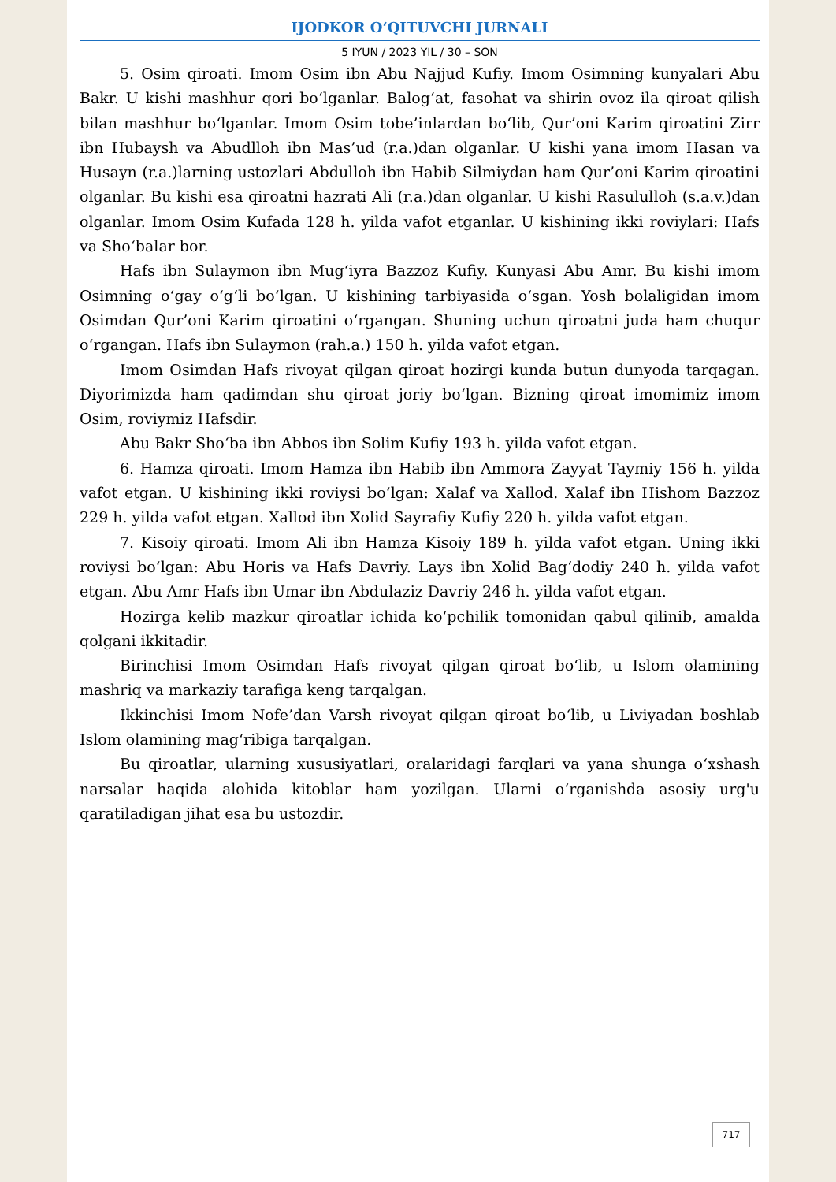IJODKOR O‘QITUVCHI JURNALI
5 IYUN / 2023 YIL / 30 – SON
5. Osim qiroati. Imom Osim ibn Abu Najjud Kufiy. Imom Osimning kunyalari Abu Bakr. U kishi mashhur qori bo‘lganlar. Balog‘at, fasohat va shirin ovoz ila qiroat qilish bilan mashhur bo‘lganlar. Imom Osim tobe’inlardan bo‘lib, Qur’oni Karim qiroatini Zirr ibn Hubaysh va Abudlloh ibn Mas’ud (r.a.)dan olganlar. U kishi yana imom Hasan va Husayn (r.a.)larning ustozlari Abdulloh ibn Habib Silmiydan ham Qur’oni Karim qiroatini olganlar. Bu kishi esa qiroatni hazrati Ali (r.a.)dan olganlar. U kishi Rasululloh (s.a.v.)dan olganlar. Imom Osim Kufada 128 h. yilda vafot etganlar. U kishining ikki roviylari: Hafs va Sho‘balar bor.
Hafs ibn Sulaymon ibn Mug‘iyra Bazzoz Kufiy. Kunyasi Abu Amr. Bu kishi imom Osimning o‘gay o‘g‘li bo‘lgan. U kishining tarbiyasida o‘sgan. Yosh bolaligidan imom Osimdan Qur’oni Karim qiroatini o‘rgangan. Shuning uchun qiroatni juda ham chuqur o‘rgangan. Hafs ibn Sulaymon (rah.a.) 150 h. yilda vafot etgan.
Imom Osimdan Hafs rivoyat qilgan qiroat hozirgi kunda butun dunyoda tarqagan. Diyorimizda ham qadimdan shu qiroat joriy bo‘lgan. Bizning qiroat imomimiz imom Osim, roviymiz Hafsdir.
Abu Bakr Sho‘ba ibn Abbos ibn Solim Kufiy 193 h. yilda vafot etgan.
6. Hamza qiroati. Imom Hamza ibn Habib ibn Ammora Zayyat Taymiy 156 h. yilda vafot etgan. U kishining ikki roviysi bo‘lgan: Xalaf va Xallod. Xalaf ibn Hishom Bazzoz 229 h. yilda vafot etgan. Xallod ibn Xolid Sayrafiy Kufiy 220 h. yilda vafot etgan.
7. Kisoiy qiroati. Imom Ali ibn Hamza Kisoiy 189 h. yilda vafot etgan. Uning ikki roviysi bo‘lgan: Abu Horis va Hafs Davriy. Lays ibn Xolid Bag‘dodiy 240 h. yilda vafot etgan. Abu Amr Hafs ibn Umar ibn Abdulaziz Davriy 246 h. yilda vafot etgan.
Hozirga kelib mazkur qiroatlar ichida ko‘pchilik tomonidan qabul qilinib, amalda qolgani ikkitadir.
Birinchisi Imom Osimdan Hafs rivoyat qilgan qiroat bo‘lib, u Islom olamining mashriq va markaziy tarafiga keng tarqalgan.
Ikkinchisi Imom Nofe’dan Varsh rivoyat qilgan qiroat bo‘lib, u Liviyadan boshlab Islom olamining mag‘ribiga tarqalgan.
Bu qiroatlar, ularning xususiyatlari, oralaridagi farqlari va yana shunga o‘xshash narsalar haqida alohida kitoblar ham yozilgan. Ularni o‘rganishda asosiy urg'u qaratiladigan jihat esa bu ustozdir.
717